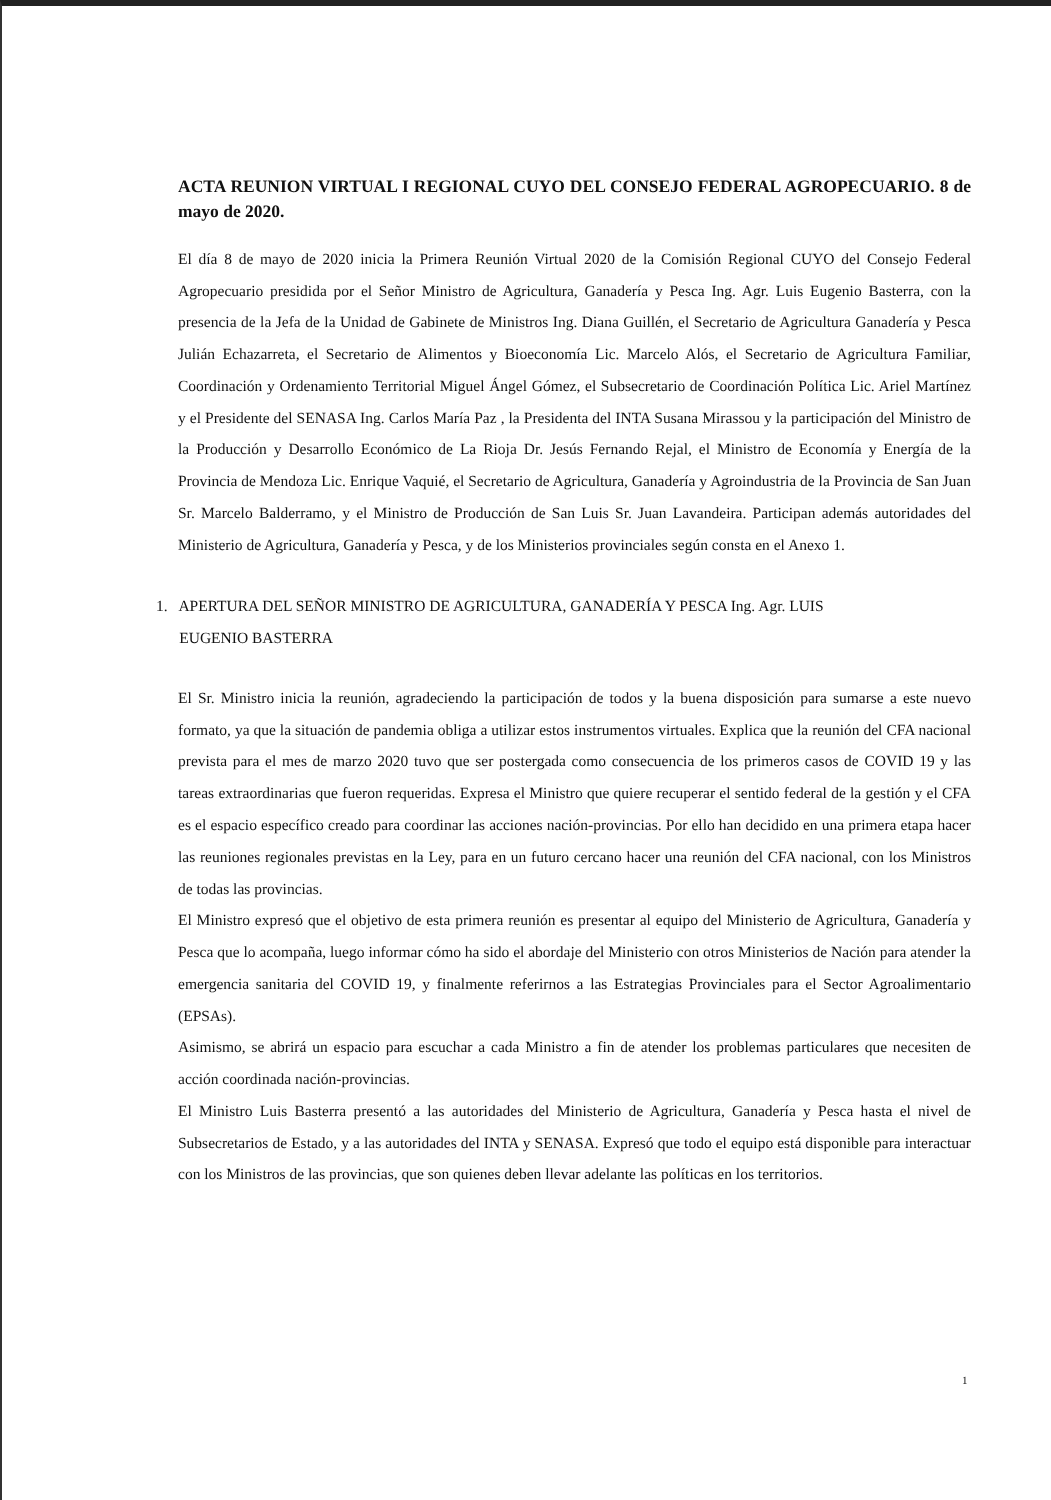ACTA REUNION VIRTUAL I REGIONAL CUYO DEL CONSEJO FEDERAL AGROPECUARIO. 8 de mayo de 2020.
El día 8 de mayo de 2020 inicia la Primera Reunión Virtual 2020 de la Comisión Regional CUYO del Consejo Federal Agropecuario presidida por el Señor Ministro de Agricultura, Ganadería y Pesca Ing. Agr. Luis Eugenio Basterra, con la presencia de la Jefa de la Unidad de Gabinete de Ministros Ing. Diana Guillén, el Secretario de Agricultura Ganadería y Pesca Julián Echazarreta, el Secretario de Alimentos y Bioeconomía Lic. Marcelo Alós, el Secretario de Agricultura Familiar, Coordinación y Ordenamiento Territorial Miguel Ángel Gómez, el Subsecretario de Coordinación Política Lic. Ariel Martínez y el Presidente del SENASA Ing. Carlos María Paz , la Presidenta del INTA Susana Mirassou y la participación del Ministro de la Producción y Desarrollo Económico de La Rioja Dr. Jesús Fernando Rejal, el Ministro de Economía y Energía de la Provincia de Mendoza Lic. Enrique Vaquié, el Secretario de Agricultura, Ganadería y Agroindustria de la Provincia de San Juan Sr. Marcelo Balderramo, y el Ministro de Producción de San Luis Sr. Juan Lavandeira. Participan además autoridades del Ministerio de Agricultura, Ganadería y Pesca, y de los Ministerios provinciales según consta en el Anexo 1.
1. APERTURA DEL SEÑOR MINISTRO DE AGRICULTURA, GANADERÍA Y PESCA Ing. Agr. LUIS
EUGENIO BASTERRA
El Sr. Ministro inicia la reunión, agradeciendo la participación de todos y la buena disposición para sumarse a este nuevo formato, ya que la situación de pandemia obliga a utilizar estos instrumentos virtuales. Explica que la reunión del CFA nacional prevista para el mes de marzo 2020 tuvo que ser postergada como consecuencia de los primeros casos de COVID 19 y las tareas extraordinarias que fueron requeridas. Expresa el Ministro que quiere recuperar el sentido federal de la gestión y el CFA es el espacio específico creado para coordinar las acciones nación-provincias. Por ello han decidido en una primera etapa hacer las reuniones regionales previstas en la Ley, para en un futuro cercano hacer una reunión del CFA nacional, con los Ministros de todas las provincias.
El Ministro expresó que el objetivo de esta primera reunión es presentar al equipo del Ministerio de Agricultura, Ganadería y Pesca que lo acompaña, luego informar cómo ha sido el abordaje del Ministerio con otros Ministerios de Nación para atender la emergencia sanitaria del COVID 19, y finalmente referirnos a las Estrategias Provinciales para el Sector Agroalimentario (EPSAs).
Asimismo, se abrirá un espacio para escuchar a cada Ministro a fin de atender los problemas particulares que necesiten de acción coordinada nación-provincias.
El Ministro Luis Basterra presentó a las autoridades del Ministerio de Agricultura, Ganadería y Pesca hasta el nivel de Subsecretarios de Estado, y a las autoridades del INTA y SENASA. Expresó que todo el equipo está disponible para interactuar con los Ministros de las provincias, que son quienes deben llevar adelante las políticas en los territorios.
1